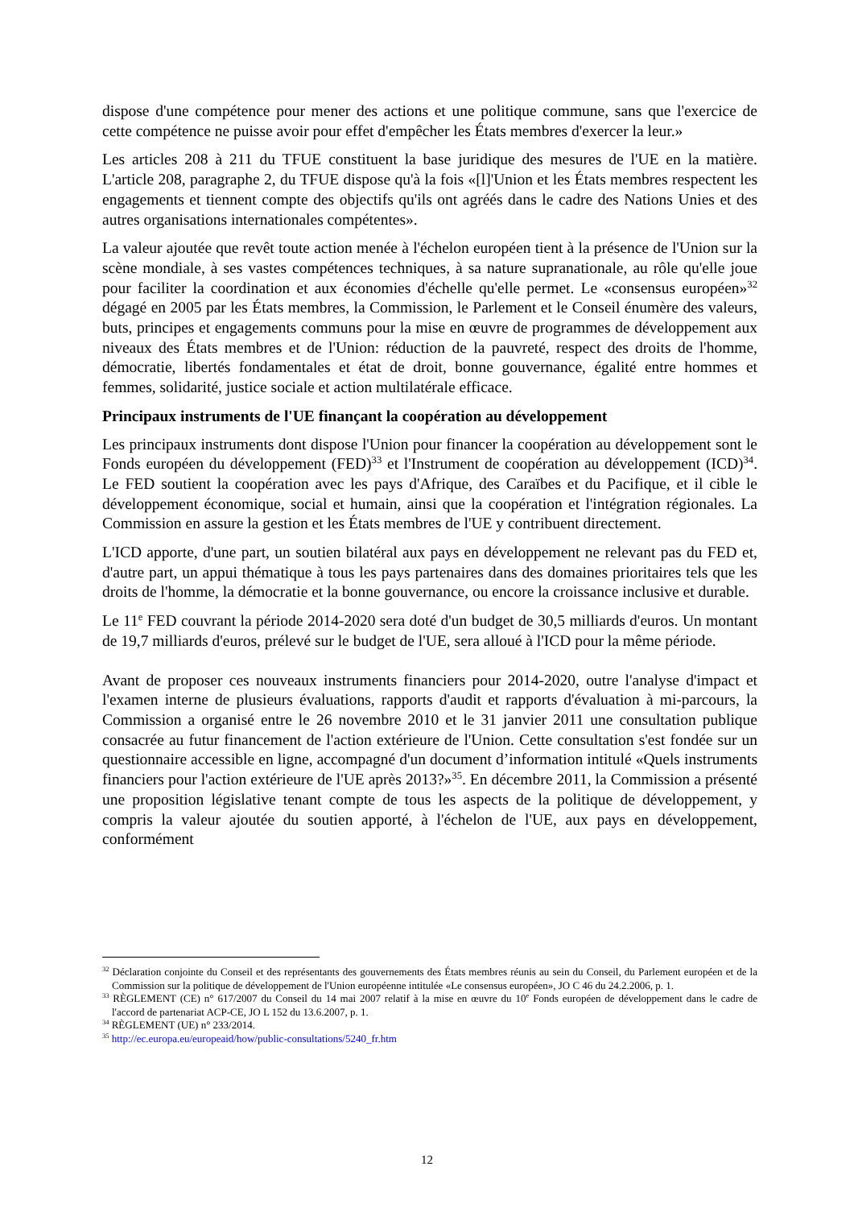dispose d'une compétence pour mener des actions et une politique commune, sans que l'exercice de cette compétence ne puisse avoir pour effet d'empêcher les États membres d'exercer la leur.»
Les articles 208 à 211 du TFUE constituent la base juridique des mesures de l'UE en la matière. L'article 208, paragraphe 2, du TFUE dispose qu'à la fois «[l]'Union et les États membres respectent les engagements et tiennent compte des objectifs qu'ils ont agréés dans le cadre des Nations Unies et des autres organisations internationales compétentes».
La valeur ajoutée que revêt toute action menée à l'échelon européen tient à la présence de l'Union sur la scène mondiale, à ses vastes compétences techniques, à sa nature supranationale, au rôle qu'elle joue pour faciliter la coordination et aux économies d'échelle qu'elle permet. Le «consensus européen»<sup>32</sup> dégagé en 2005 par les États membres, la Commission, le Parlement et le Conseil énumère des valeurs, buts, principes et engagements communs pour la mise en œuvre de programmes de développement aux niveaux des États membres et de l'Union: réduction de la pauvreté, respect des droits de l'homme, démocratie, libertés fondamentales et état de droit, bonne gouvernance, égalité entre hommes et femmes, solidarité, justice sociale et action multilatérale efficace.
Principaux instruments de l'UE finançant la coopération au développement
Les principaux instruments dont dispose l'Union pour financer la coopération au développement sont le Fonds européen du développement (FED)<sup>33</sup> et l'Instrument de coopération au développement (ICD)<sup>34</sup>. Le FED soutient la coopération avec les pays d'Afrique, des Caraïbes et du Pacifique, et il cible le développement économique, social et humain, ainsi que la coopération et l'intégration régionales. La Commission en assure la gestion et les États membres de l'UE y contribuent directement.
L'ICD apporte, d'une part, un soutien bilatéral aux pays en développement ne relevant pas du FED et, d'autre part, un appui thématique à tous les pays partenaires dans des domaines prioritaires tels que les droits de l'homme, la démocratie et la bonne gouvernance, ou encore la croissance inclusive et durable.
Le 11<sup>e</sup> FED couvrant la période 2014-2020 sera doté d'un budget de 30,5 milliards d'euros. Un montant de 19,7 milliards d'euros, prélevé sur le budget de l'UE, sera alloué à l'ICD pour la même période.
Avant de proposer ces nouveaux instruments financiers pour 2014-2020, outre l'analyse d'impact et l'examen interne de plusieurs évaluations, rapports d'audit et rapports d'évaluation à mi-parcours, la Commission a organisé entre le 26 novembre 2010 et le 31 janvier 2011 une consultation publique consacrée au futur financement de l'action extérieure de l'Union. Cette consultation s'est fondée sur un questionnaire accessible en ligne, accompagné d'un document d’information intitulé «Quels instruments financiers pour l'action extérieure de l'UE après 2013?»<sup>35</sup>. En décembre 2011, la Commission a présenté une proposition législative tenant compte de tous les aspects de la politique de développement, y compris la valeur ajoutée du soutien apporté, à l'échelon de l'UE, aux pays en développement, conformément
<sup>32</sup> Déclaration conjointe du Conseil et des représentants des gouvernements des États membres réunis au sein du Conseil, du Parlement européen et de la Commission sur la politique de développement de l'Union européenne intitulée «Le consensus européen», JO C 46 du 24.2.2006, p. 1.
<sup>33</sup> RÈGLEMENT (CE) n° 617/2007 du Conseil du 14 mai 2007 relatif à la mise en œuvre du 10<sup>e</sup> Fonds européen de développement dans le cadre de l'accord de partenariat ACP-CE, JO L 152 du 13.6.2007, p. 1.
<sup>34</sup> RÈGLEMENT (UE) n° 233/2014.
<sup>35</sup> http://ec.europa.eu/europeaid/how/public-consultations/5240_fr.htm
12